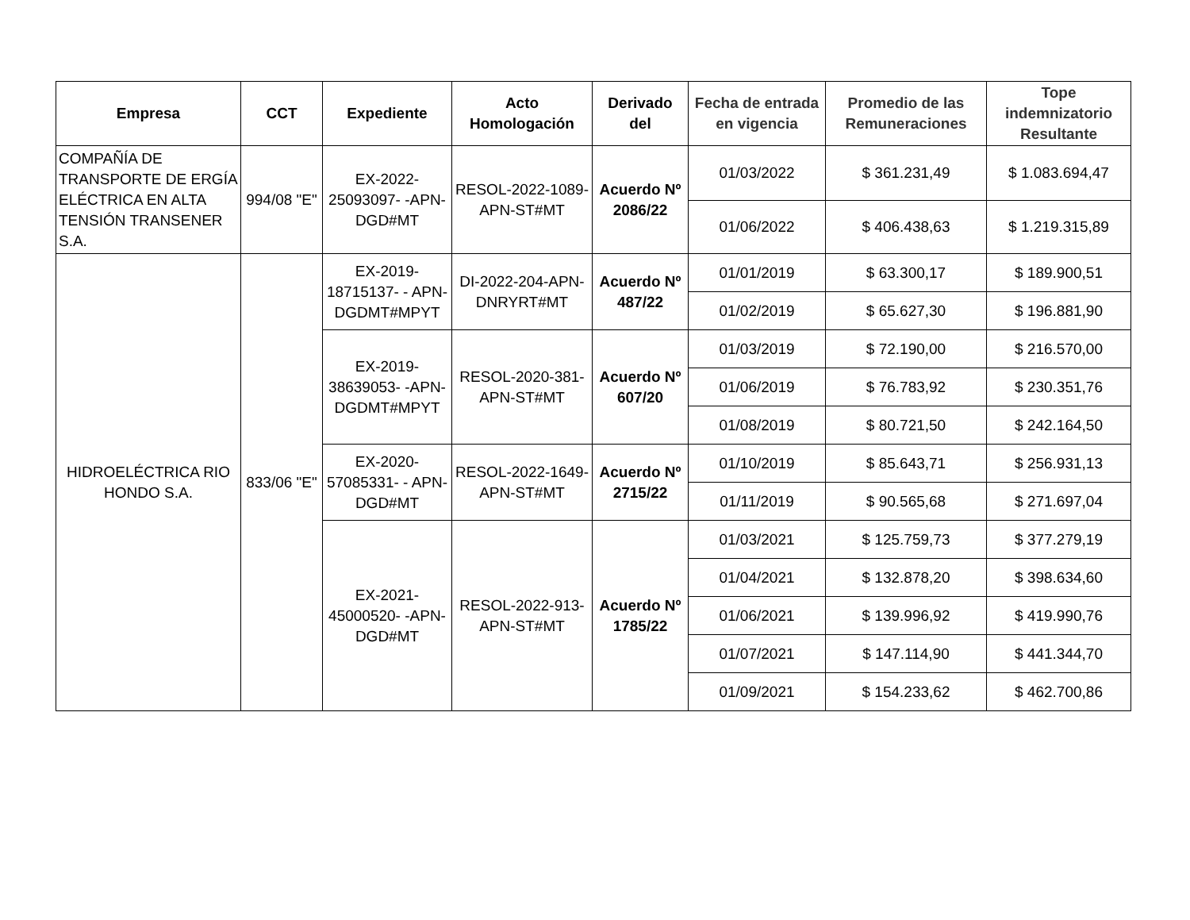| Empresa | CCT | Expediente | Acto Homologación | Derivado del | Fecha de entrada en vigencia | Promedio de las Remuneraciones | Tope indemnizatorio Resultante |
| --- | --- | --- | --- | --- | --- | --- | --- |
| COMPAÑÍA DE TRANSPORTE DE ERGÍA ELÉCTRICA EN ALTA TENSIÓN TRANSENER S.A. | 994/08 "E" | EX-2022-25093097- -APN-DGD#MT | RESOL-2022-1089-APN-ST#MT | Acuerdo Nº 2086/22 | 01/03/2022 | $ 361.231,49 | $ 1.083.694,47 |
| | | | | | 01/06/2022 | $ 406.438,63 | $ 1.219.315,89 |
| HIDROELÉCTRICA RIO HONDO S.A. | 833/06 "E" | EX-2019-18715137- - APN-DGDMT#MPYT | DI-2022-204-APN-DNRYRT#MT | Acuerdo Nº 487/22 | 01/01/2019 | $ 63.300,17 | $ 189.900,51 |
| | | | | | 01/02/2019 | $ 65.627,30 | $ 196.881,90 |
| | | EX-2019-38639053- -APN-DGDMT#MPYT | RESOL-2020-381-APN-ST#MT | Acuerdo Nº 607/20 | 01/03/2019 | $ 72.190,00 | $ 216.570,00 |
| | | | | | 01/06/2019 | $ 76.783,92 | $ 230.351,76 |
| | | | | | 01/08/2019 | $ 80.721,50 | $ 242.164,50 |
| | | EX-2020-57085331- - APN-DGD#MT | RESOL-2022-1649-APN-ST#MT | Acuerdo Nº 2715/22 | 01/10/2019 | $ 85.643,71 | $ 256.931,13 |
| | | | | | 01/11/2019 | $ 90.565,68 | $ 271.697,04 |
| | | EX-2021-45000520- -APN-DGD#MT | RESOL-2022-913-APN-ST#MT | Acuerdo Nº 1785/22 | 01/03/2021 | $ 125.759,73 | $ 377.279,19 |
| | | | | | 01/04/2021 | $ 132.878,20 | $ 398.634,60 |
| | | | | | 01/06/2021 | $ 139.996,92 | $ 419.990,76 |
| | | | | | 01/07/2021 | $ 147.114,90 | $ 441.344,70 |
| | | | | | 01/09/2021 | $ 154.233,62 | $ 462.700,86 |